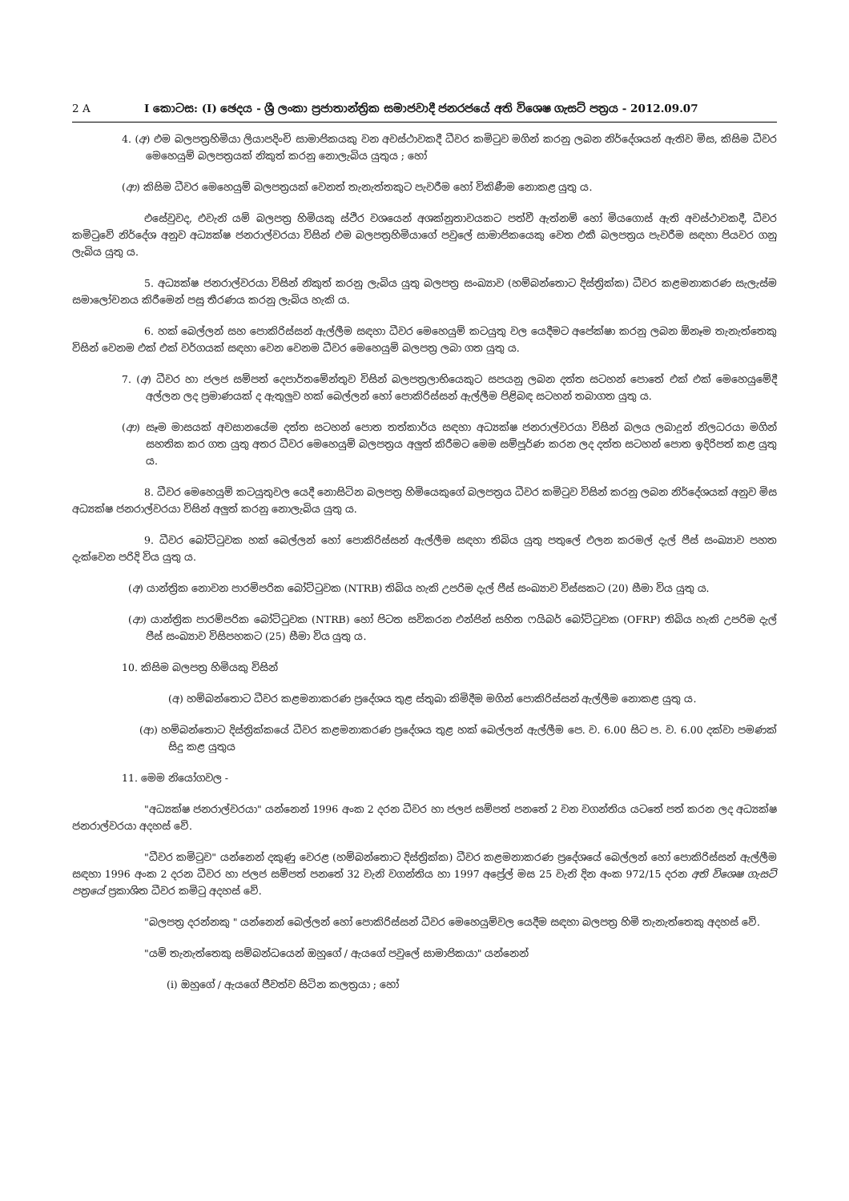2 A I කොටස: (I) ඡෙදය - ශ්‍රී ලංකා ප්‍රජාතාන්ත්‍රික සමාජවාදී ජනරජයේ අති විශෙෂ ගැසට් පත්‍රය - 2012.09.07
4. (අ) එම බලපත්‍රහිමියා ලියාපදිංචි සාමාජිකයකු වන අවස්ථාවකදී ධීවර කමිටුව මගින් කරනු ලබන නිර්දේශයන් ඇතිව මිස, කිසිම ධීවර මෙහෙයුම් බලපත්‍රයක් නිකුත් කරනු නොලැබිය යුතුය ; හෝ
(ආ) කිසිම ධීවර මෙහෙයුම් බලපත්‍රයක් වෙනත් තැනැත්තකුට පැවරීම හෝ විකිණීම නොකළ යුතු ය.
එසේවුවද, එවැනි යම් බලපත්‍ර හිමියකු ස්ථිර වශයෙන් අශක්නුතාවයකට පත්වී ඇත්නම් හෝ මියගොස් ඇති අවස්ථාවකදී, ධීවර කමිටුවේ නිර්දේශ අනුව අධ්‍යක්ෂ ජනරාල්වරයා විසින් එම බලපත්‍රහිමියාගේ පවුලේ සාමාජිකයෙකු වෙත එකී බලපත්‍රය පැවරීම සඳහා පියවර ගනු ලැබිය යුතු ය.
5. අධ්‍යක්ෂ ජනරාල්වරයා විසින් නිකුත් කරනු ලැබිය යුතු බලපත්‍ර සංඛ්‍යාව (හම්බන්තොට දිස්ත්‍රික්ක) ධීවර කළමනාකරණ සැලැස්ම සමාලෝචනය කිරීමෙන් පසු තීරණය කරනු ලැබිය හැකි ය.
6. හක් බෙල්ලන් සහ පොකිරිස්සන් ඇල්ලීම සඳහා ධීවර මෙහෙයුම් කටයුතු වල යෙදීමට අපේක්ෂා කරනු ලබන ඕනෑම තැනැත්තෙකු විසින් වෙනම එක් එක් වර්ගයක් සඳහා වෙන වෙනම ධීවර මෙහෙයුම් බලපත්‍ර ලබා ගත යුතු ය.
7. (අ) ධීවර හා ජලජ සම්පත් දෙපාර්තමේන්තුව විසින් බලපත්‍රලාභියෙකුට සපයනු ලබන දත්ත සටහන් පොතේ එක් එක් මෙහෙයුමේදී අල්ලන ලද ප්‍රමාණයක් ද ඇතුලුව හක් බෙල්ලන් හෝ පොකිරිස්සන් ඇල්ලීම පිළිබඳ සටහන් තබාගත යුතු ය.
(ආ) සෑම මාසයක් අවසානයේම දත්ත සටහන් පොත තත්කාර්ය සඳහා අධ්‍යක්ෂ ජනරාල්වරයා විසින් බලය ලබාදුන් නිලධරයා මගින් සහතික කර ගත යුතු අතර ධීවර මෙහෙයුම් බලපත්‍රය අලුත් කිරීමට මෙම සම්පූර්ණ කරන ලද දත්ත සටහන් පොත ඉදිරිපත් කළ යුතු ය.
8. ධීවර මෙහෙයුම් කටයුතුවල යෙදී නොසිටින බලපත්‍ර හිමියෙකුගේ බලපත්‍රය ධීවර කමිටුව විසින් කරනු ලබන නිර්දේශයක් අනුව මිස අධ්‍යක්ෂ ජනරාල්වරයා විසින් අලුත් කරනු නොලැබිය යුතු ය.
9. ධීවර බෝට්ටුවක හක් බෙල්ලන් හෝ පොකිරිස්සන් ඇල්ලීම සඳහා තිබිය යුතු පතුලේ එලන කරමල් දැල් පීස් සංඛ්‍යාව පහත දැක්වෙන පරිදි විය යුතු ය.
(අ) යාන්ත්‍රික නොවන පාරම්පරික බෝට්ටුවක (NTRB) තිබිය හැකි උපරිම දැල් පීස් සංඛ්‍යාව විස්සකට (20) සීමා විය යුතු ය.
(ආ) යාන්ත්‍රික පාරම්පරික බෝට්ටුවක (NTRB) හෝ පිටත සවිකරන එන්ජින් සහිත ෆයිබර් බෝට්ටුවක (OFRP) තිබිය හැකි උපරිම දැල් පීස් සංඛ්‍යාව විසිපහකට (25) සීමා විය යුතු ය.
10. කිසිම බලපත්‍ර හිමියකු විසින්
(අ) හම්බන්තොට ධීවර කළමනාකරණ ප්‍රදේශය තුළ ස්තුබා කිමිදීම මගින් පොකිරිස්සන් ඇල්ලීම නොකළ යුතු ය.
(ආ) හම්බන්තොට දිස්ත්‍රික්කයේ ධීවර කළමනාකරණ ප්‍රදේශය තුළ හක් බෙල්ලන් ඇල්ලීම පෙ. ව. 6.00 සිට ප. ව. 6.00 දක්වා පමණක් සිදු කළ යුතුය
11. මෙම නියෝගවල -
"අධ්‍යක්ෂ ජනරාල්වරයා" යන්නෙන් 1996 අංක 2 දරන ධීවර හා ජලජ සම්පත් පනතේ 2 වන වගන්තිය යටතේ පත් කරන ලද අධ්‍යක්ෂ ජනරාල්වරයා අදහස් වේ.
"ධීවර කමිටුව" යන්නෙන් දකුණු වෙරළ (හම්බන්තොට දිස්ත්‍රික්ක) ධීවර කළමනාකරණ ප්‍රදේශයේ බෙල්ලන් හෝ පොකිරිස්සන් ඇල්ලීම සඳහා 1996 අංක 2 දරන ධීවර හා ජලජ සම්පත් පනතේ 32 වැනි වගන්තිය හා 1997 අප්‍රේල් මස 25 වැනි දින අංක 972/15 දරන අති විශෙෂ ගැසට් පත්‍රයේ ප්‍රකාශිත ධීවර කමිටු අදහස් වේ.
"බලපත්‍ර දරන්නකු " යන්නෙන් බෙල්ලන් හෝ පොකිරිස්සන් ධීවර මෙහෙයුම්වල යෙදීම සඳහා බලපත්‍ර හිමි තැනැත්තෙකු අදහස් වේ.
"යම් තැනැත්තෙකු සම්බන්ධයෙන් ඔහුගේ / ඇයගේ පවුලේ සාමාජිකයා" යන්නෙන්
(i) ඔහුගේ / ඇයගේ ජීවත්ව සිටින කලත්‍රයා ; හෝ